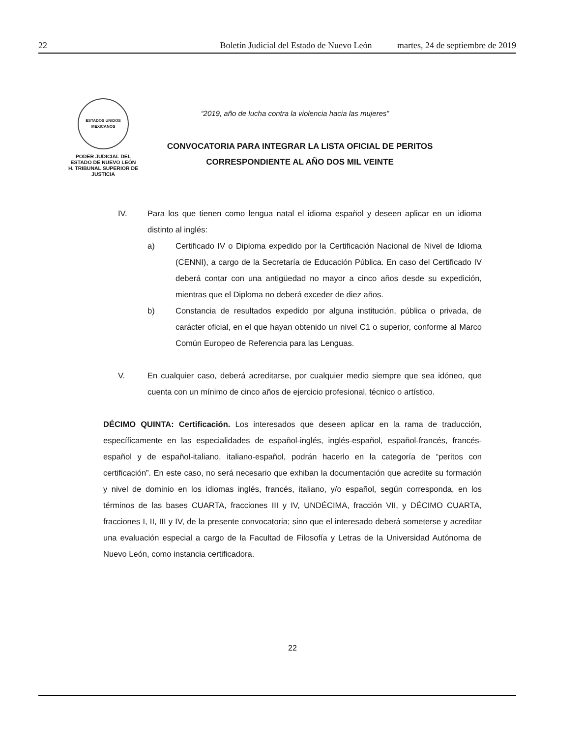22 Boletín Judicial del Estado de Nuevo León martes, 24 de septiembre de 2019
ESTADOS UNIDOS MEXICANOS
PODER JUDICIAL DEL
ESTADO DE NUEVO LEÓN
H. TRIBUNAL SUPERIOR DE
JUSTICIA
“2019, año de lucha contra la violencia hacia las mujeres”
CONVOCATORIA PARA INTEGRAR LA LISTA OFICIAL DE PERITOS
CORRESPONDIENTE AL AÑO DOS MIL VEINTE
IV. Para los que tienen como lengua natal el idioma español y deseen aplicar en un idioma distinto al inglés:
a) Certificado IV o Diploma expedido por la Certificación Nacional de Nivel de Idioma (CENNI), a cargo de la Secretaría de Educación Pública. En caso del Certificado IV deberá contar con una antigüedad no mayor a cinco años desde su expedición, mientras que el Diploma no deberá exceder de diez años.
b) Constancia de resultados expedido por alguna institución, pública o privada, de carácter oficial, en el que hayan obtenido un nivel C1 o superior, conforme al Marco Común Europeo de Referencia para las Lenguas.
V. En cualquier caso, deberá acreditarse, por cualquier medio siempre que sea idóneo, que cuenta con un mínimo de cinco años de ejercicio profesional, técnico o artístico.
DÉCIMO QUINTA: Certificación. Los interesados que deseen aplicar en la rama de traducción, específicamente en las especialidades de español-inglés, inglés-español, español-francés, francés-español y de español-italiano, italiano-español, podrán hacerlo en la categoría de “peritos con certificación”. En este caso, no será necesario que exhiban la documentación que acredite su formación y nivel de dominio en los idiomas inglés, francés, italiano, y/o español, según corresponda, en los términos de las bases CUARTA, fracciones III y IV, UNDÉCIMA, fracción VII, y DÉCIMO CUARTA, fracciones I, II, III y IV, de la presente convocatoria; sino que el interesado deberá someterse y acreditar una evaluación especial a cargo de la Facultad de Filosofía y Letras de la Universidad Autónoma de Nuevo León, como instancia certificadora.
22